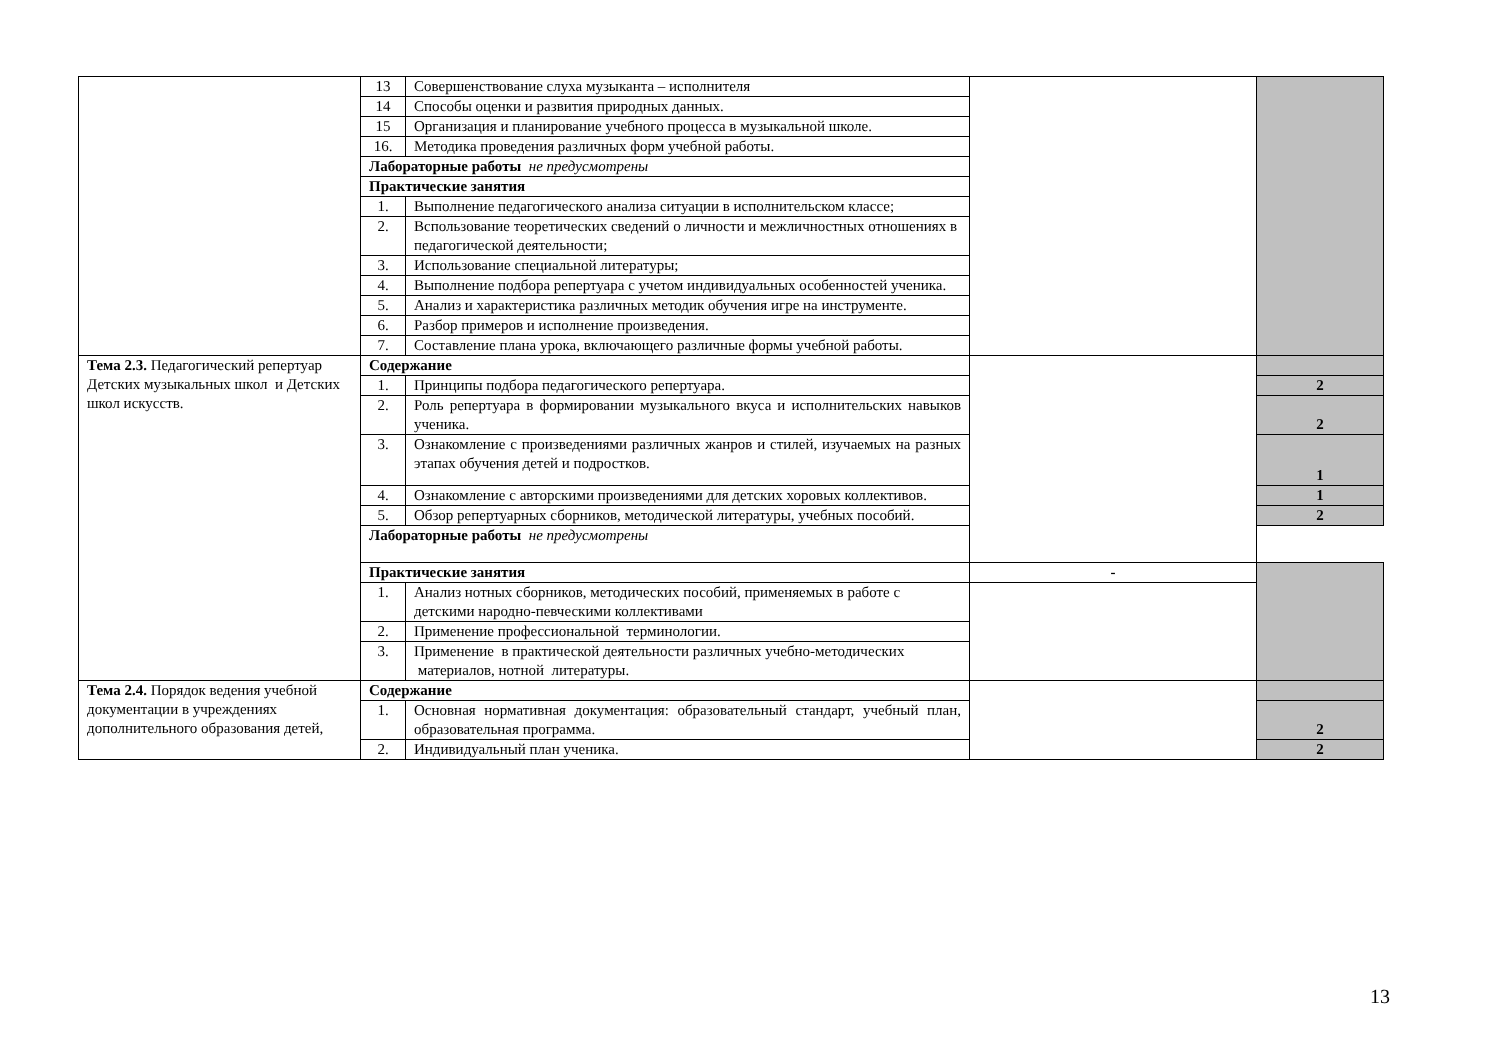| | 13 | Совершенствование слуха музыканта – исполнителя | | |
| | 14 | Способы оценки и развития природных данных. | | |
| | 15 | Организация и планирование учебного процесса в музыкальной школе. | | |
| | 16. | Методика проведения различных форм учебной работы. | | |
| | Лабораторные работы не предусмотрены | | | |
| | Практические занятия | | | |
| | 1. | Выполнение педагогического анализа ситуации в исполнительском классе; | | |
| | 2. | Вспользование теоретических сведений о личности и межличностных отношениях в педагогической деятельности; | | |
| | 3. | Использование специальной литературы; | | |
| | 4. | Выполнение подбора репертуара с учетом индивидуальных особенностей ученика. | | |
| | 5. | Анализ и характеристика различных методик обучения игре на инструменте. | | |
| | 6. | Разбор примеров и исполнение произведения. | | |
| | 7. | Составление плана урока, включающего различные формы учебной работы. | | |
| Тема 2.3. Педагогический репертуар Детских музыкальных школ и Детских школ искусств. | Содержание | | | |
| | 1. | Принципы подбора педагогического репертуара. | | 2 |
| | 2. | Роль репертуара в формировании музыкального вкуса и исполнительских навыков ученика. | | 2 |
| | 3. | Ознакомление с произведениями различных жанров и стилей, изучаемых на разных этапах обучения детей и подростков. | | 1 |
| | 4. | Ознакомление с авторскими произведениями для детских хоровых коллективов. | | 1 |
| | 5. | Обзор репертуарных сборников, методической литературы, учебных пособий. | | 2 |
| | Лабораторные работы не предусмотрены | | | |
| | Практические занятия | | - | |
| | 1. | Анализ нотных сборников, методических пособий, применяемых в работе с детскими народно-певческими коллективами | | |
| | 2. | Применение профессиональной терминологии. | | |
| | 3. | Применение в практической деятельности различных учебно-методических материалов, нотной литературы. | | |
| Тема 2.4. Порядок ведения учебной документации в учреждениях дополнительного образования детей, | Содержание | | | |
| | 1. | Основная нормативная документация: образовательный стандарт, учебный план, образовательная программа. | | 2 |
| | 2. | Индивидуальный план ученика. | | 2 |
13